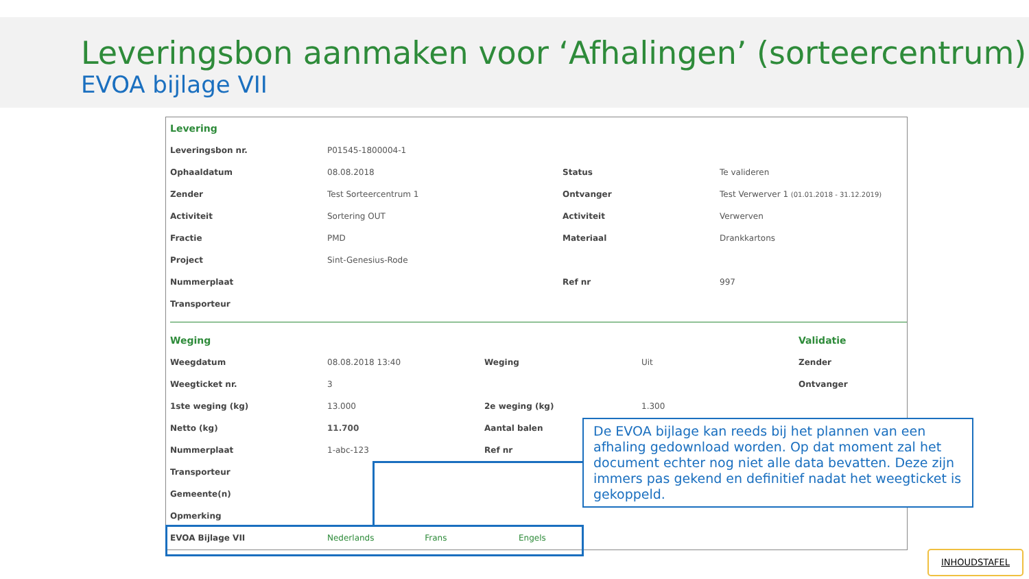Leveringsbon aanmaken voor ‘Afhalingen’ (sorteercentrum)
EVOA bijlage VII
| Levering | | | |
| Leveringsbon nr. | P01545-1800004-1 | | |
| Ophaaldatum | 08.08.2018 | Status | Te valideren |
| Zender | Test Sorteercentrum 1 | Ontvanger | Test Verwerver 1 (01.01.2018 - 31.12.2019) |
| Activiteit | Sortering OUT | Activiteit | Verwerven |
| Fractie | PMD | Materiaal | Drankkartons |
| Project | Sint-Genesius-Rode | | |
| Nummerplaat | | Ref nr | 997 |
| Transporteur | | | |
| Weging | | | | Validatie |
| Weegdatum | 08.08.2018 13:40 | Weging | Uit | Zender |
| Weegticket nr. | 3 | | | Ontvanger |
| 1ste weging (kg) | 13.000 | 2e weging (kg) | 1.300 | |
| Netto (kg) | 11.700 | Aantal balen | | |
| Nummerplaat | 1-abc-123 | Ref nr | | |
| Transporteur | | | | |
| Gemeente(n) | | | | |
| Opmerking | | | | |
| EVOA Bijlage VII | Nederlands Frans | Engels | | |
De EVOA bijlage kan reeds bij het plannen van een afhaling gedownload worden. Op dat moment zal het document echter nog niet alle data bevatten. Deze zijn immers pas gekend en definitief nadat het weegticket is gekoppeld.
INHOUDSTAFEL